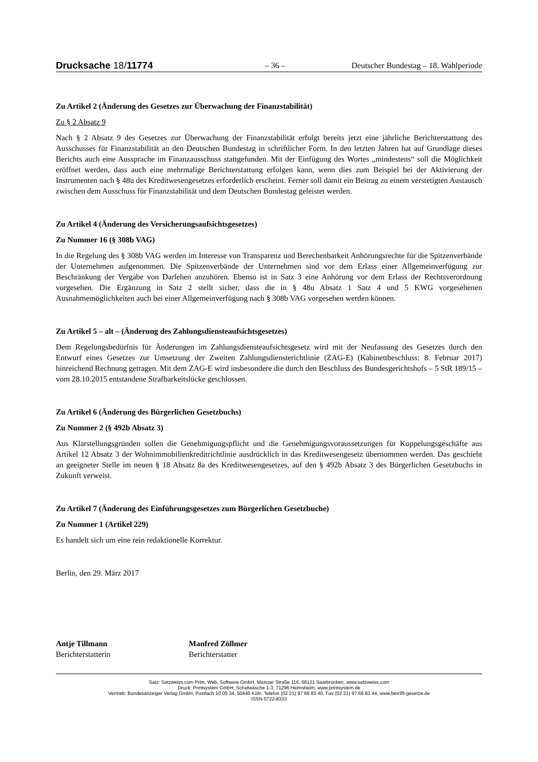Drucksache 18/11774 – 36 – Deutscher Bundestag – 18. Wahlperiode
Zu Artikel 2 (Änderung des Gesetzes zur Überwachung der Finanzstabilität)
Zu § 2 Absatz 9
Nach § 2 Absatz 9 des Gesetzes zur Überwachung der Finanzstabilität erfolgt bereits jetzt eine jährliche Berichterstattung des Ausschusses für Finanzstabilität an den Deutschen Bundestag in schriftlicher Form. In den letzten Jahren hat auf Grundlage dieses Berichts auch eine Aussprache im Finanzausschuss stattgefunden. Mit der Einfügung des Wortes „mindestens“ soll die Möglichkeit eröffnet werden, dass auch eine mehrmalige Berichterstattung erfolgen kann, wenn dies zum Beispiel bei der Aktivierung der Instrumenten nach § 48u des Kreditwesengesetzes erforderlich erscheint. Ferner soll damit ein Beitrag zu einem verstetigten Austausch zwischen dem Ausschuss für Finanzstabilität und dem Deutschen Bundestag geleistet werden.
Zu Artikel 4 (Änderung des Versicherungsaufsichtsgesetzes)
Zu Nummer 16 (§ 308b VAG)
In die Regelung des § 308b VAG werden im Interesse von Transparenz und Berechenbarkeit Anhörungsrechte für die Spitzenverbände der Unternehmen aufgenommen. Die Spitzenverbände der Unternehmen sind vor dem Erlass einer Allgemeinverfügung zur Beschränkung der Vergabe von Darlehen anzuhören. Ebenso ist in Satz 3 eine Anhörung vor dem Erlass der Rechtsverordnung vorgesehen. Die Ergänzung in Satz 2 stellt sicher, dass die in § 48u Absatz 1 Satz 4 und 5 KWG vorgesehenen Ausnahmemöglichkeiten auch bei einer Allgemeinverfügung nach § 308b VAG vorgesehen werden können.
Zu Artikel 5 – alt – (Änderung des Zahlungsdiensteaufsichtsgesetzes)
Dem Regelungsbedürfnis für Änderungen im Zahlungsdiensteaufsichtsgesetz wird mit der Neufassung des Gesetzes durch den Entwurf eines Gesetzes zur Umsetzung der Zweiten Zahlungsdiensterichtlinie (ZAG-E) (Kabinettbeschluss: 8. Februar 2017) hinreichend Rechnung getragen. Mit dem ZAG-E wird insbesondere die durch den Beschluss des Bundesgerichtshofs – 5 StR 189/15 – vom 28.10.2015 entstandene Strafbarkeitslücke geschlossen.
Zu Artikel 6 (Änderung des Bürgerlichen Gesetzbuchs)
Zu Nummer 2 (§ 492b Absatz 3)
Aus Klarstellungsgründen sollen die Genehmigungspflicht und die Genehmigungsvoraussetzungen für Koppelungsgeschäfte aus Artikel 12 Absatz 3 der Wohnimmobilienkreditrichtlinie ausdrücklich in das Kreditwesengesetz übernommen werden. Das geschieht an geeigneter Stelle im neuen § 18 Absatz 8a des Kreditwesengesetzes, auf den § 492b Absatz 3 des Bürgerlichen Gesetzbuchs in Zukunft verweist.
Zu Artikel 7 (Änderung des Einführungsgesetzes zum Bürgerlichen Gesetzbuche)
Zu Nummer 1 (Artikel 229)
Es handelt sich um eine rein redaktionelle Korrektur.
Berlin, den 29. März 2017
Antje Tillmann
Berichterstatterin
Manfred Zöllmer
Berichterstatter
Satz: Satzweiss.com Print, Web, Software GmbH, Mainzer Straße 116, 66121 Saarbrücken, www.satzweiss.com
Druck: Printsystem GmbH, Schafwäsche 1-3, 71296 Heimsheim, www.printsystem.de
Vertrieb: Bundesanzeiger Verlag GmbH, Postfach 10 05 34, 50445 Köln, Telefon (02 21) 97 66 83 40, Fax (02 21) 97 66 83 44, www.betrifft-gesetze.de
ISSN 0722-8333